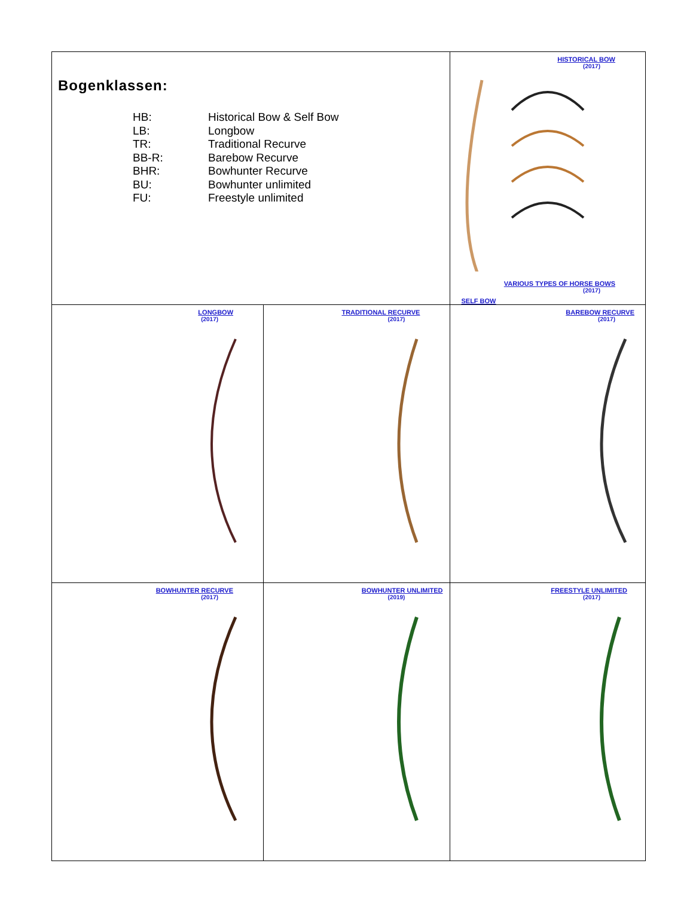| Bogenklassen: HB: Historical Bow & Self Bow LB: Longbow TR: Traditional Recurve BB-R: Barebow Recurve BHR: Bowhunter Recurve BU: Bowhunter unlimited FU: Freestyle unlimited | | HISTORICAL BOW (2017) VARIOUS TYPES OF HORSE BOWS (2017) SELF BOW |
| LONGBOW (2017) | TRADITIONAL RECURVE (2017) | BAREBOW RECURVE (2017) |
| BOWHUNTER RECURVE (2017) | BOWHUNTER UNLIMITED (2019) | FREESTYLE UNLIMITED (2017) |